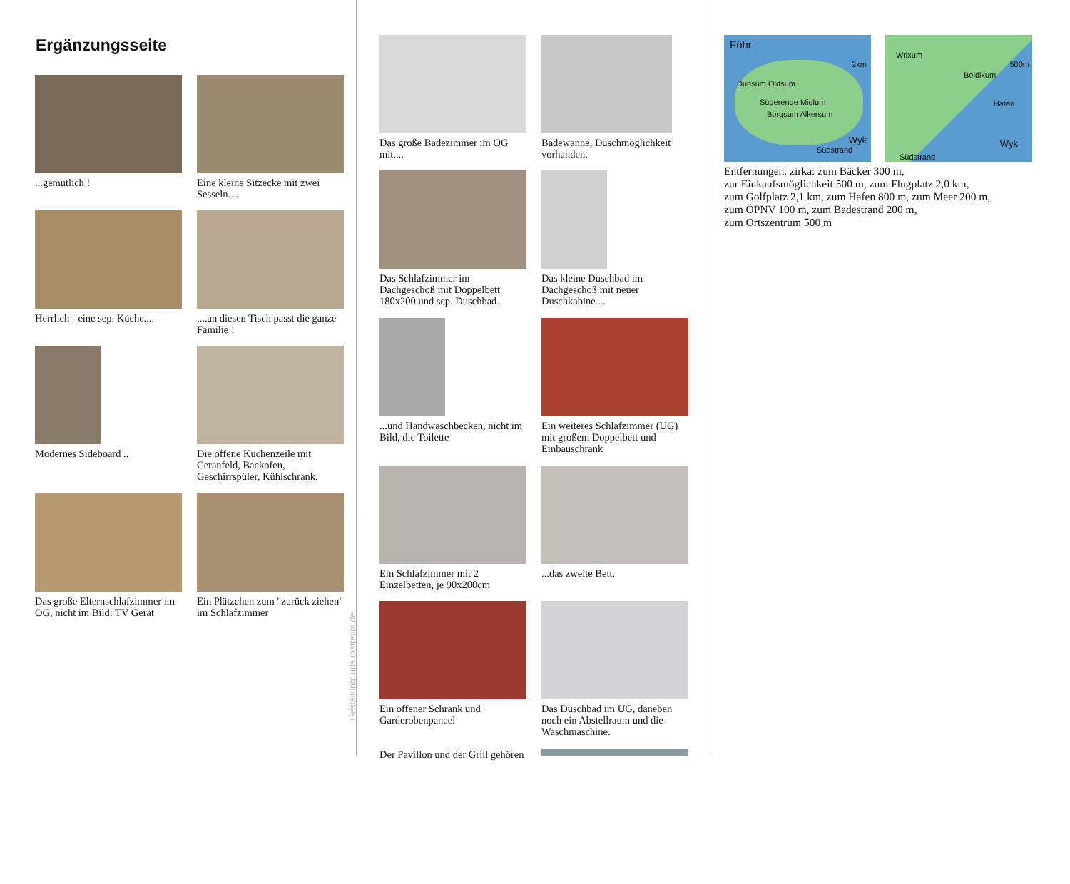Ergänzungsseite
...gemütlich !
Eine kleine Sitzecke mit zwei Sesseln....
Herrlich - eine sep. Küche....
....an diesen Tisch passt die ganze Familie !
Modernes Sideboard ..
Die offene Küchenzeile mit Ceranfeld, Backofen, Geschirrspüler, Kühlschrank.
Das große Elternschlafzimmer im OG, nicht im Bild: TV Gerät
Ein Plätzchen zum "zurück ziehen" im Schlafzimmer
Gestaltung: urlaubstraum.de
Das große Badezimmer im OG mit....
Badewanne, Duschmöglichkeit vorhanden.
Das Schlafzimmer im Dachgeschoß mit Doppelbett 180x200 und sep. Duschbad.
Das kleine Duschbad im Dachgeschoß mit neuer Duschkabine....
...und Handwaschbecken, nicht im Bild, die Toilette
Ein weiteres Schlafzimmer (UG) mit großem Doppelbett und Einbauschrank
Ein Schlafzimmer mit 2 Einzelbetten, je 90x200cm
...das zweite Bett.
Ein offener Schrank und Garderobenpaneel
Das Duschbad im UG, daneben noch ein Abstellraum und die Waschmaschine.
Der Pavillon und der Grill gehören
Föhr
2km
Dunsum Oldsum
Süderende Midlum
Borgsum Alkersum
Wyk
Südstrand
Wrixum
500m
Boldixum
Hafen
Wyk
Südstrand
Entfernungen, zirka: zum Bäcker 300 m,
zur Einkaufsmöglichkeit 500 m, zum Flugplatz 2,0 km,
zum Golfplatz 2,1 km, zum Hafen 800 m, zum Meer 200 m,
zum ÖPNV 100 m, zum Badestrand 200 m,
zum Ortszentrum 500 m